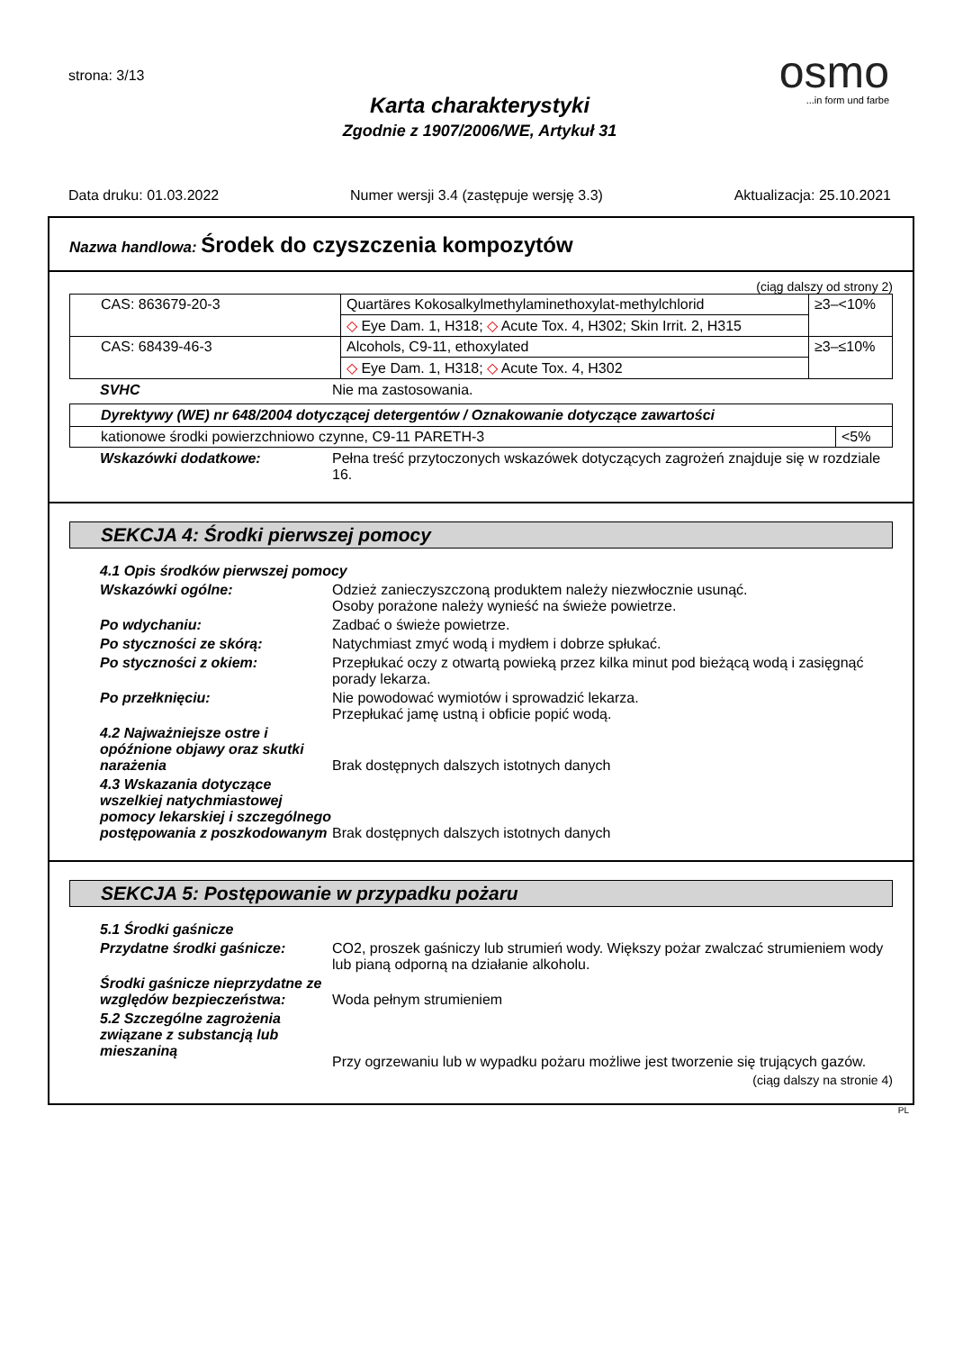strona: 3/13
osmo
...in form und farbe
Karta charakterystyki
Zgodnie z 1907/2006/WE, Artykuł 31
Data druku: 01.03.2022 Numer wersji 3.4 (zastępuje wersję 3.3) Aktualizacja: 25.10.2021
Nazwa handlowa: Środek do czyszczenia kompozytów
(ciąg dalszy od strony 2)
| CAS: 863679-20-3 | Quartäres Kokosalkylmethylaminethoxylat-methylchlorid | ≥3–<10% |
| | ◇ Eye Dam. 1, H318; ◇ Acute Tox. 4, H302; Skin Irrit. 2, H315 | |
| CAS: 68439-46-3 | Alcohols, C9-11, ethoxylated | ≥3–≤10% |
| | ◇ Eye Dam. 1, H318; ◇ Acute Tox. 4, H302 | |
SVHC Nie ma zastosowania.
| Dyrektywy (WE) nr 648/2004 dotyczącej detergentów / Oznakowanie dotyczące zawartości | |
| --- | --- |
| kationowe środki powierzchniowo czynne, C9-11 PARETH-3 | <5% |
Wskazówki dodatkowe: Pełna treść przytoczonych wskazówek dotyczących zagrożeń znajduje się w rozdziale 16.
SEKCJA 4: Środki pierwszej pomocy
4.1 Opis środków pierwszej pomocy
Wskazówki ogólne: Odzież zanieczyszczoną produktem należy niezwłocznie usunąć.
Osoby porażone należy wynieść na świeże powietrze.
Po wdychaniu: Zadbać o świeże powietrze.
Po styczności ze skórą: Natychmiast zmyć wodą i mydłem i dobrze spłukać.
Po styczności z okiem: Przepłukać oczy z otwartą powieką przez kilka minut pod bieżącą wodą i zasięgnąć porady lekarza.
Po przełknięciu: Nie powodować wymiotów i sprowadzić lekarza.
Przepłukać jamę ustną i obficie popić wodą.
4.2 Najważniejsze ostre i opóźnione objawy oraz skutki narażenia
Brak dostępnych dalszych istotnych danych
4.3 Wskazania dotyczące wszelkiej natychmiastowej pomocy lekarskiej i szczególnego postępowania z poszkodowanym
Brak dostępnych dalszych istotnych danych
SEKCJA 5: Postępowanie w przypadku pożaru
5.1 Środki gaśnicze
Przydatne środki gaśnicze: CO2, proszek gaśniczy lub strumień wody. Większy pożar zwalczać strumieniem wody lub pianą odporną na działanie alkoholu.
Środki gaśnicze nieprzydatne ze względów bezpieczeństwa:
Woda pełnym strumieniem
5.2 Szczególne zagrożenia związane z substancją lub mieszaniną
Przy ogrzewaniu lub w wypadku pożaru możliwe jest tworzenie się trujących gazów.
(ciąg dalszy na stronie 4)
PL